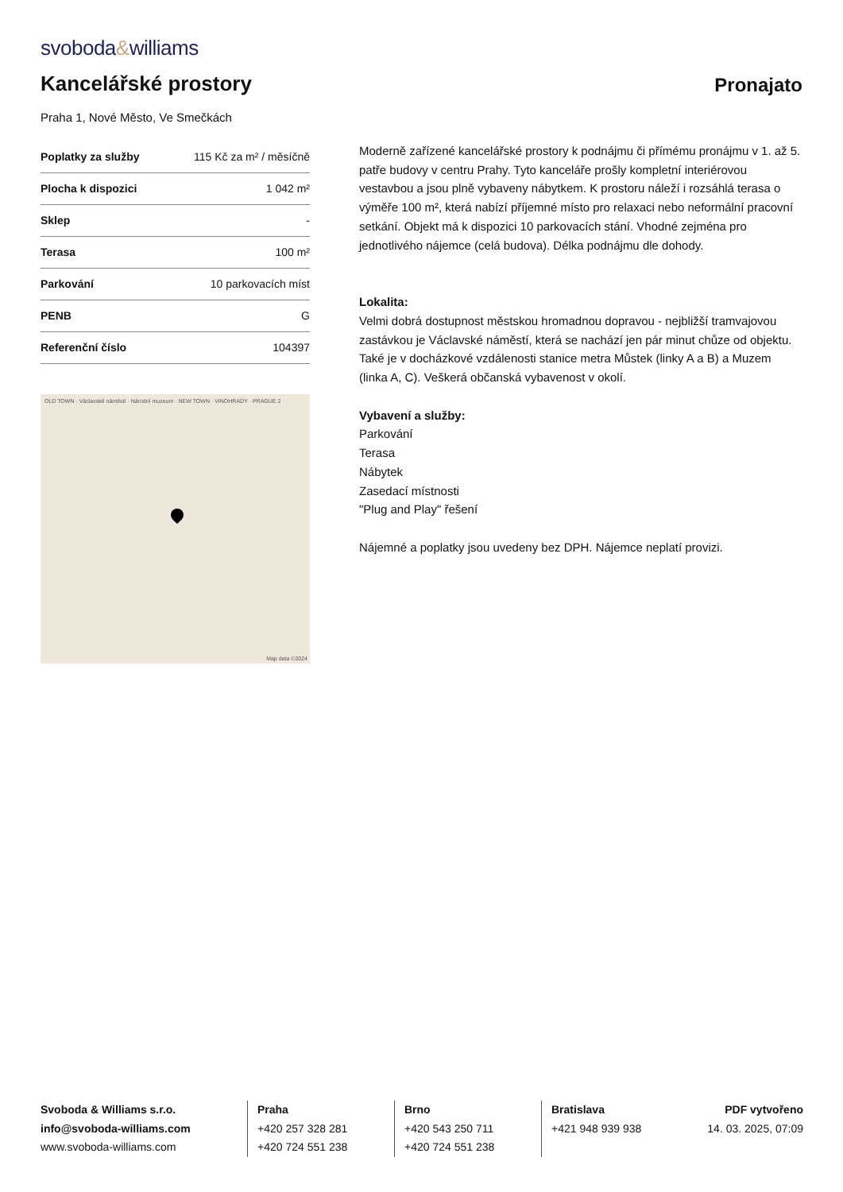svoboda&williams
Kancelářské prostory
Pronajato
Praha 1, Nové Město, Ve Smečkách
| Poplatky za služby | 115 Kč za m² / měsíčně |
| Plocha k dispozici | 1 042 m² |
| Sklep | - |
| Terasa | 100 m² |
| Parkování | 10 parkovacích míst |
| PENB | G |
| Referenční číslo | 104397 |
OLD TOWN · Václavské náměstí · Národní muzeum · NEW TOWN · VINOHRADY · PRAGUE 2
Map data ©2024
Moderně zařízené kancelářské prostory k podnájmu či přímému pronájmu v 1. až 5. patře budovy v centru Prahy. Tyto kanceláře prošly kompletní interiérovou vestavbou a jsou plně vybaveny nábytkem. K prostoru náleží i rozsáhlá terasa o výměře 100 m², která nabízí příjemné místo pro relaxaci nebo neformální pracovní setkání. Objekt má k dispozici 10 parkovacích stání. Vhodné zejména pro jednotlivého nájemce (celá budova). Délka podnájmu dle dohody.
Lokalita:
Velmi dobrá dostupnost městskou hromadnou dopravou - nejbližší tramvajovou zastávkou je Václavské náměstí, která se nachází jen pár minut chůze od objektu. Také je v docházkové vzdálenosti stanice metra Můstek (linky A a B) a Muzem (linka A, C). Veškerá občanská vybavenost v okolí.
Vybavení a služby:
Parkování
Terasa
Nábytek
Zasedací místnosti
"Plug and Play" řešení
Nájemné a poplatky jsou uvedeny bez DPH. Nájemce neplatí provizi.
Svoboda & Williams s.r.o.
info@svoboda-williams.com
www.svoboda-williams.com
Praha
+420 257 328 281
+420 724 551 238
Brno
+420 543 250 711
+420 724 551 238
Bratislava
+421 948 939 938 PDF vytvořeno
14. 03. 2025, 07:09